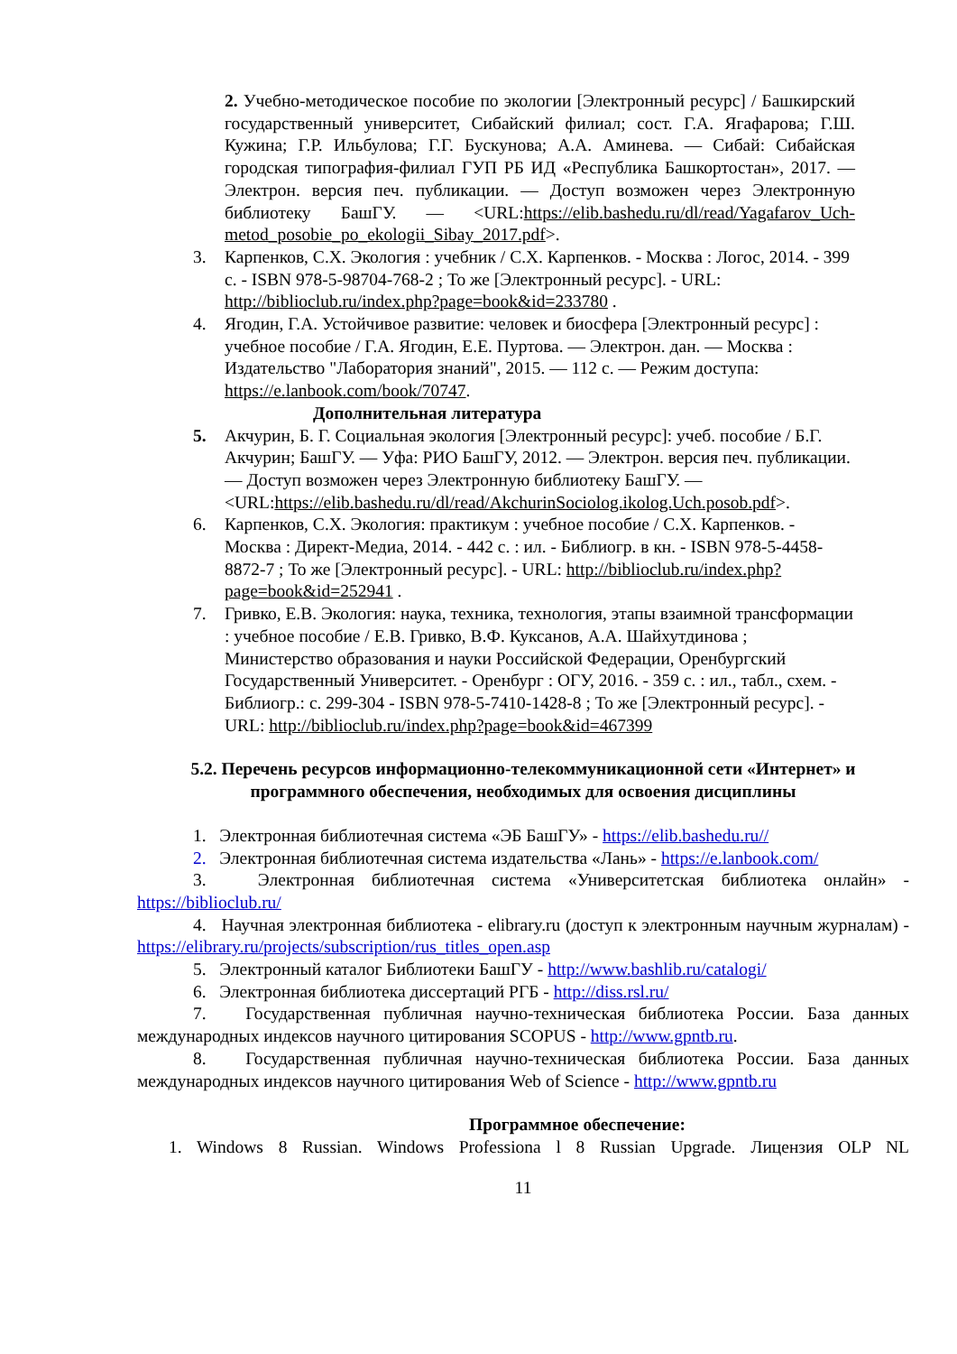2. Учебно-методическое пособие по экологии [Электронный ресурс] / Башкирский государственный университет, Сибайский филиал; сост. Г.А. Ягафарова; Г.Ш. Кужина; Г.Р. Ильбулова; Г.Г. Бускунова; А.А. Аминева. — Сибай: Сибайская городская типография-филиал ГУП РБ ИД «Республика Башкортостан», 2017. — Электрон. версия печ. публикации. — Доступ возможен через Электронную библиотеку БашГУ. — <URL:https://elib.bashedu.ru/dl/read/Yagafarov_Uch-metod_posobie_po_ekologii_Sibay_2017.pdf>.
3. Карпенков, С.Х. Экология : учебник / С.Х. Карпенков. - Москва : Логос, 2014. - 399 с. - ISBN 978-5-98704-768-2 ; То же [Электронный ресурс]. - URL: http://biblioclub.ru/index.php?page=book&id=233780 .
4. Ягодин, Г.А. Устойчивое развитие: человек и биосфера [Электронный ресурс] : учебное пособие / Г.А. Ягодин, Е.Е. Пуртова. — Электрон. дан. — Москва : Издательство "Лаборатория знаний", 2015. — 112 с. — Режим доступа: https://e.lanbook.com/book/70747.
Дополнительная литература
5. Акчурин, Б. Г. Социальная экология [Электронный ресурс]: учеб. пособие / Б.Г. Акчурин; БашГУ. — Уфа: РИО БашГУ, 2012. — Электрон. версия печ. публикации. — Доступ возможен через Электронную библиотеку БашГУ. — <URL:https://elib.bashedu.ru/dl/read/AkchurinSociolog.ikolog.Uch.posob.pdf>.
6. Карпенков, С.Х. Экология: практикум : учебное пособие / С.Х. Карпенков. - Москва : Директ-Медиа, 2014. - 442 с. : ил. - Библиогр. в кн. - ISBN 978-5-4458-8872-7 ; То же [Электронный ресурс]. - URL: http://biblioclub.ru/index.php?page=book&id=252941 .
7. Гривко, Е.В. Экология: наука, техника, технология, этапы взаимной трансформации : учебное пособие / Е.В. Гривко, В.Ф. Куксанов, А.А. Шайхутдинова ; Министерство образования и науки Российской Федерации, Оренбургский Государственный Университет. - Оренбург : ОГУ, 2016. - 359 с. : ил., табл., схем. - Библиогр.: с. 299-304 - ISBN 978-5-7410-1428-8 ; То же [Электронный ресурс]. - URL: http://biblioclub.ru/index.php?page=book&id=467399
5.2. Перечень ресурсов информационно-телекоммуникационной сети «Интернет» и программного обеспечения, необходимых для освоения дисциплины
1. Электронная библиотечная система «ЭБ БашГУ» - https://elib.bashedu.ru//
2. Электронная библиотечная система издательства «Лань» - https://e.lanbook.com/
3. Электронная библиотечная система «Университетская библиотека онлайн» - https://biblioclub.ru/
4. Научная электронная библиотека - elibrary.ru (доступ к электронным научным журналам) - https://elibrary.ru/projects/subscription/rus_titles_open.asp
5. Электронный каталог Библиотеки БашГУ - http://www.bashlib.ru/catalogi/
6. Электронная библиотека диссертаций РГБ - http://diss.rsl.ru/
7. Государственная публичная научно-техническая библиотека России. База данных международных индексов научного цитирования SCOPUS - http://www.gpntb.ru.
8. Государственная публичная научно-техническая библиотека России. База данных международных индексов научного цитирования Web of Science - http://www.gpntb.ru
Программное обеспечение:
1. Windows 8 Russian. Windows Professiona l 8 Russian Upgrade. Лицензия OLP NL
11